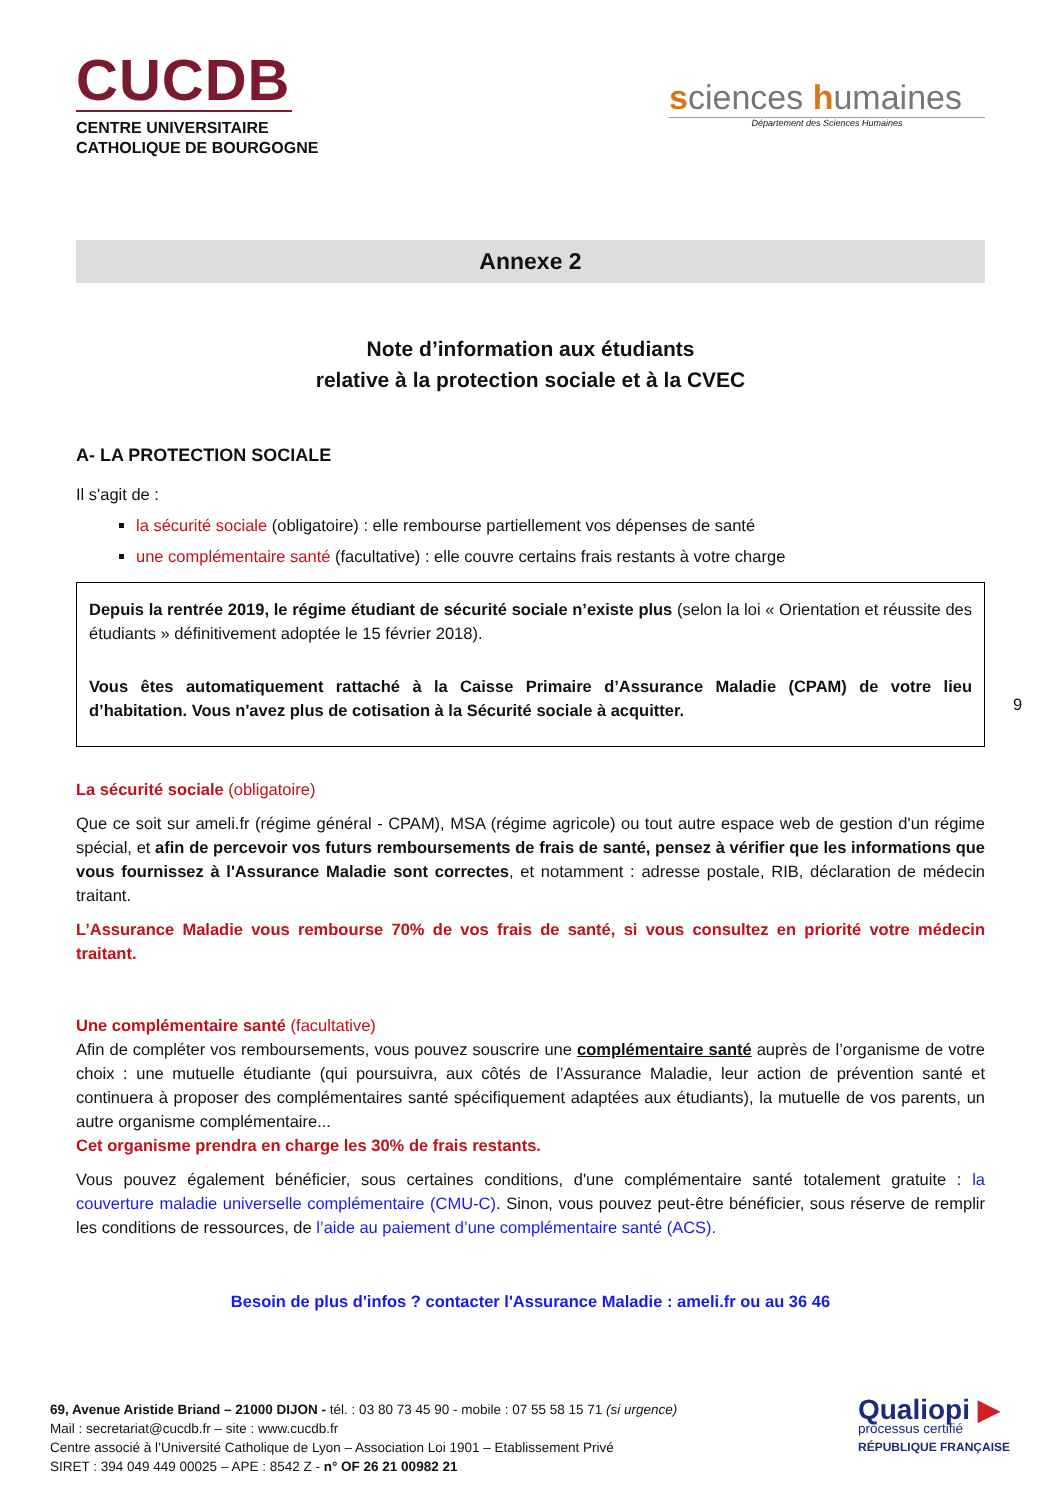CUCDB
CENTRE UNIVERSITAIRE
CATHOLIQUE DE BOURGOGNE
sciences humaines
Département des Sciences Humaines
Annexe 2
Note d’information aux étudiants
relative à la protection sociale et à la CVEC
A- LA PROTECTION SOCIALE
Il s'agit de :
la sécurité sociale (obligatoire) : elle rembourse partiellement vos dépenses de santé
une complémentaire santé (facultative) : elle couvre certains frais restants à votre charge
Depuis la rentrée 2019, le régime étudiant de sécurité sociale n’existe plus (selon la loi « Orientation et réussite des étudiants » définitivement adoptée le 15 février 2018).
Vous êtes automatiquement rattaché à la Caisse Primaire d’Assurance Maladie (CPAM) de votre lieu d’habitation. Vous n'avez plus de cotisation à la Sécurité sociale à acquitter.
La sécurité sociale (obligatoire)
Que ce soit sur ameli.fr (régime général - CPAM), MSA (régime agricole) ou tout autre espace web de gestion d'un régime spécial, et afin de percevoir vos futurs remboursements de frais de santé, pensez à vérifier que les informations que vous fournissez à l'Assurance Maladie sont correctes, et notamment : adresse postale, RIB, déclaration de médecin traitant.
L’Assurance Maladie vous rembourse 70% de vos frais de santé, si vous consultez en priorité votre médecin traitant.
Une complémentaire santé (facultative)
Afin de compléter vos remboursements, vous pouvez souscrire une complémentaire santé auprès de l’organisme de votre choix : une mutuelle étudiante (qui poursuivra, aux côtés de l’Assurance Maladie, leur action de prévention santé et continuera à proposer des complémentaires santé spécifiquement adaptées aux étudiants), la mutuelle de vos parents, un autre organisme complémentaire...
Cet organisme prendra en charge les 30% de frais restants.
Vous pouvez également bénéficier, sous certaines conditions, d'une complémentaire santé totalement gratuite : la couverture maladie universelle complémentaire (CMU-C). Sinon, vous pouvez peut-être bénéficier, sous réserve de remplir les conditions de ressources, de l’aide au paiement d’une complémentaire santé (ACS).
Besoin de plus d'infos ? contacter l'Assurance Maladie : ameli.fr ou au 36 46
9
69, Avenue Aristide Briand – 21000 DIJON - tél. : 03 80 73 45 90 - mobile : 07 55 58 15 71 (si urgence)
Mail : secretariat@cucdb.fr – site : www.cucdb.fr
Centre associé à l’Université Catholique de Lyon – Association Loi 1901 – Etablissement Privé
SIRET : 394 049 449 00025 – APE : 8542 Z - n° OF 26 21 00982 21
Qualiopi ▶
processus certifié
RÉPUBLIQUE FRANÇAISE